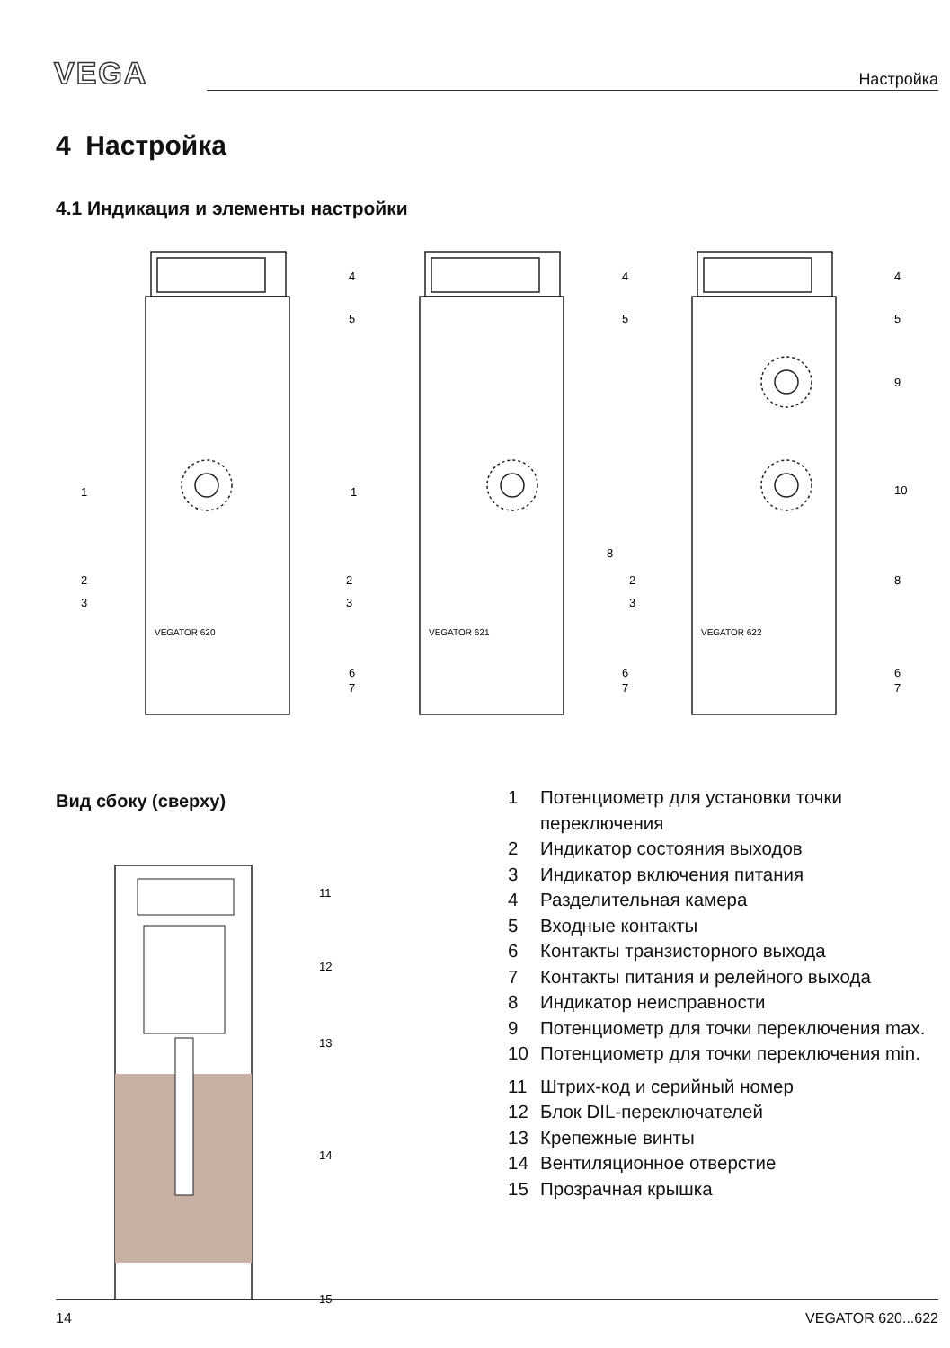VEGA
Настройка
4 Настройка
4.1 Индикация и элементы настройки
VEGATOR 620
VEGATOR 621
VEGATOR 622
1
2
3
1
2
2
3
3
4
5
6
7
4
5
6
7
8
4
5
9
10
8
6
7
Вид сбоку (сверху)
11
12
13
14
15
1 Потенциометр для установки точки переключения
2 Индикатор состояния выходов
3 Индикатор включения питания
4 Разделительная камера
5 Входные контакты
6 Контакты транзисторного выхода
7 Контакты питания и релейного выхода
8 Индикатор неисправности
9 Потенциометр для точки переключения max.
10 Потенциометр для точки переключения min.
11 Штрих-код и серийный номер
12 Блок DIL-переключателей
13 Крепежные винты
14 Вентиляционное отверстие
15 Прозрачная крышка
14 VEGATOR 620...622